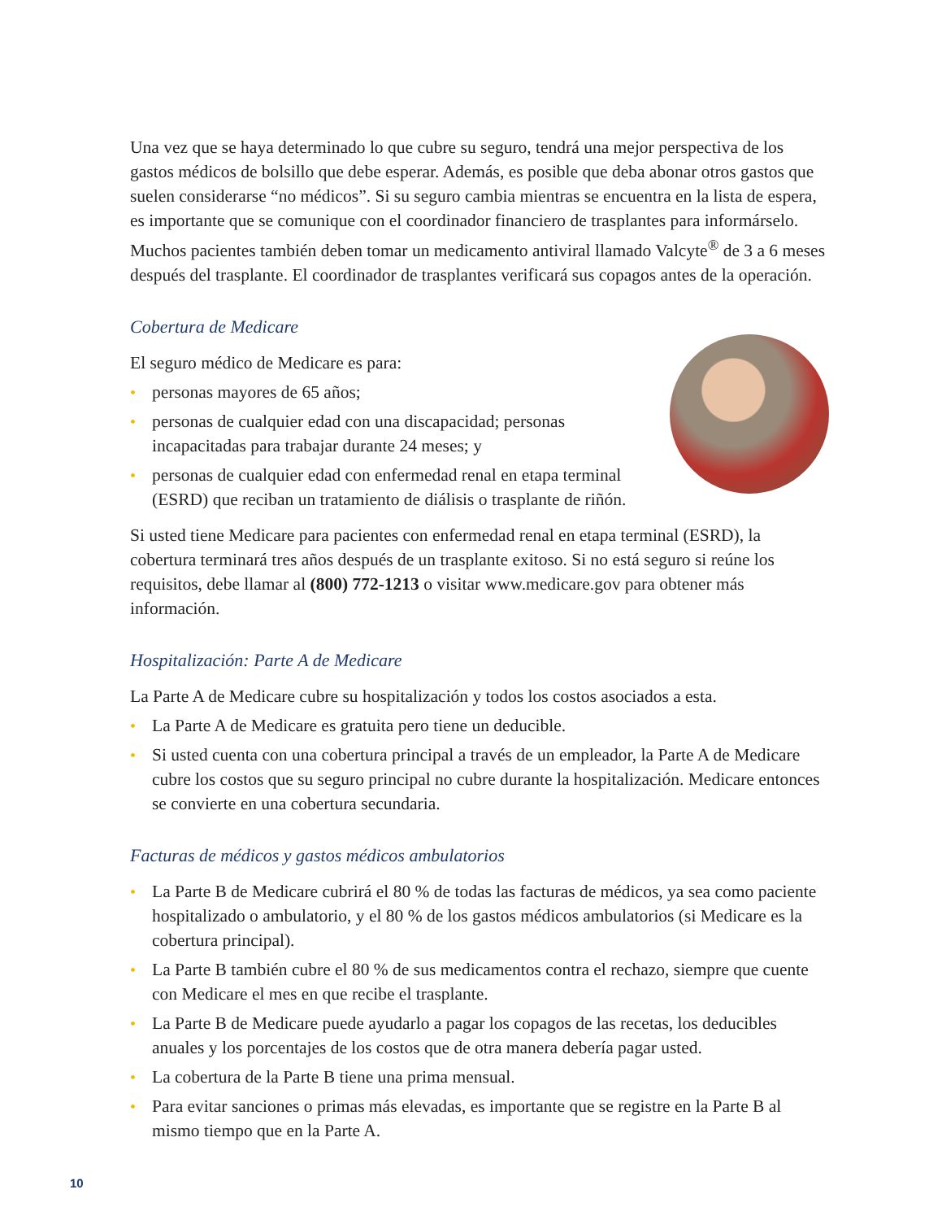Una vez que se haya determinado lo que cubre su seguro, tendrá una mejor perspectiva de los gastos médicos de bolsillo que debe esperar. Además, es posible que deba abonar otros gastos que suelen considerarse “no médicos”. Si su seguro cambia mientras se encuentra en la lista de espera, es importante que se comunique con el coordinador financiero de trasplantes para informárselo. Muchos pacientes también deben tomar un medicamento antiviral llamado Valcyte<sup>®</sup> de 3 a 6 meses después del trasplante. El coordinador de trasplantes verificará sus copagos antes de la operación.
Cobertura de Medicare
El seguro médico de Medicare es para:
• personas mayores de 65 años;
• personas de cualquier edad con una discapacidad; personas incapacitadas para trabajar durante 24 meses; y
• personas de cualquier edad con enfermedad renal en etapa terminal (ESRD) que reciban un tratamiento de diálisis o trasplante de riñón.
Si usted tiene Medicare para pacientes con enfermedad renal en etapa terminal (ESRD), la cobertura terminará tres años después de un trasplante exitoso. Si no está seguro si reúne los requisitos, debe llamar al (800) 772-1213 o visitar www.medicare.gov para obtener más información.
Hospitalización: Parte A de Medicare
La Parte A de Medicare cubre su hospitalización y todos los costos asociados a esta.
• La Parte A de Medicare es gratuita pero tiene un deducible.
• Si usted cuenta con una cobertura principal a través de un empleador, la Parte A de Medicare cubre los costos que su seguro principal no cubre durante la hospitalización. Medicare entonces se convierte en una cobertura secundaria.
Facturas de médicos y gastos médicos ambulatorios
• La Parte B de Medicare cubrirá el 80 % de todas las facturas de médicos, ya sea como paciente hospitalizado o ambulatorio, y el 80 % de los gastos médicos ambulatorios (si Medicare es la cobertura principal).
• La Parte B también cubre el 80 % de sus medicamentos contra el rechazo, siempre que cuente con Medicare el mes en que recibe el trasplante.
• La Parte B de Medicare puede ayudarlo a pagar los copagos de las recetas, los deducibles anuales y los porcentajes de los costos que de otra manera debería pagar usted.
• La cobertura de la Parte B tiene una prima mensual.
• Para evitar sanciones o primas más elevadas, es importante que se registre en la Parte B al mismo tiempo que en la Parte A.
10